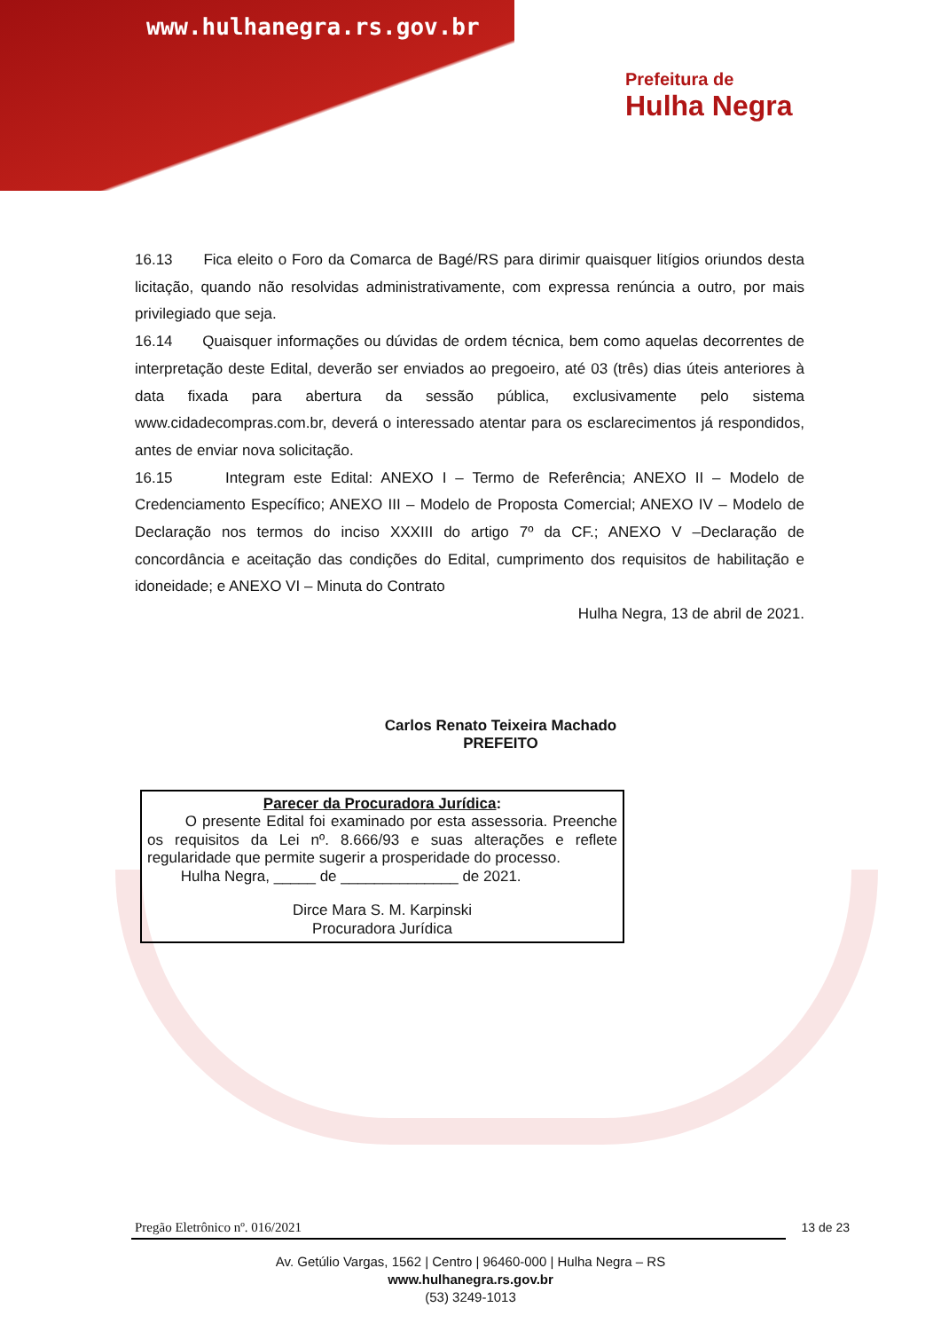www.hulhanegra.rs.gov.br
Prefeitura de
Hulha Negra
16.13 Fica eleito o Foro da Comarca de Bagé/RS para dirimir quaisquer litígios oriundos desta licitação, quando não resolvidas administrativamente, com expressa renúncia a outro, por mais privilegiado que seja.
16.14 Quaisquer informações ou dúvidas de ordem técnica, bem como aquelas decorrentes de interpretação deste Edital, deverão ser enviados ao pregoeiro, até 03 (três) dias úteis anteriores à data fixada para abertura da sessão pública, exclusivamente pelo sistema www.cidadecompras.com.br, deverá o interessado atentar para os esclarecimentos já respondidos, antes de enviar nova solicitação.
16.15 Integram este Edital: ANEXO I – Termo de Referência; ANEXO II – Modelo de Credenciamento Específico; ANEXO III – Modelo de Proposta Comercial; ANEXO IV – Modelo de Declaração nos termos do inciso XXXIII do artigo 7º da CF.; ANEXO V –Declaração de concordância e aceitação das condições do Edital, cumprimento dos requisitos de habilitação e idoneidade; e ANEXO VI – Minuta do Contrato
Hulha Negra, 13 de abril de 2021.
Carlos Renato Teixeira Machado
PREFEITO
Parecer da Procuradora Jurídica:
O presente Edital foi examinado por esta assessoria. Preenche os requisitos da Lei nº. 8.666/93 e suas alterações e reflete regularidade que permite sugerir a prosperidade do processo.
Hulha Negra, _____ de ______________ de 2021.
Dirce Mara S. M. Karpinski
Procuradora Jurídica
Pregão Eletrônico nº. 016/2021 13 de 23
Av. Getúlio Vargas, 1562 | Centro | 96460-000 | Hulha Negra – RS
www.hulhanegra.rs.gov.br
(53) 3249-1013